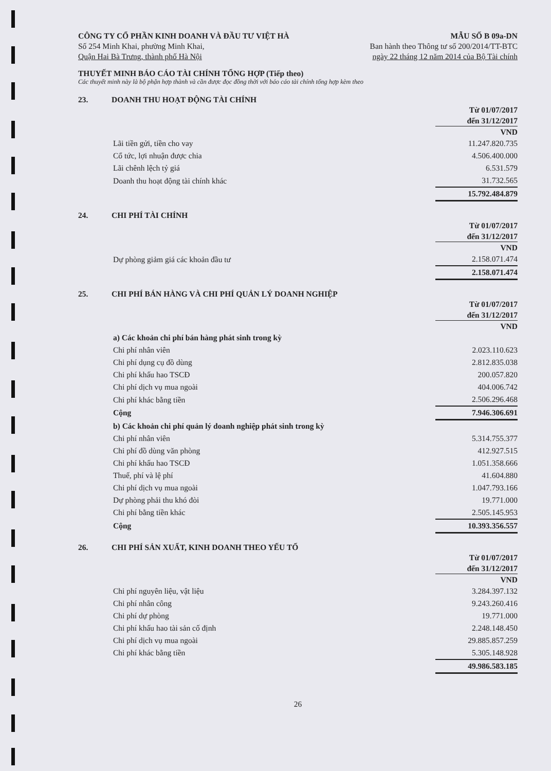CÔNG TY CỔ PHẦN KINH DOANH VÀ ĐẦU TƯ VIỆT HÀ
Số 254 Minh Khai, phường Minh Khai,
Quận Hai Bà Trưng, thành phố Hà Nội
MẪU SỐ B 09a-DN
Ban hành theo Thông tư số 200/2014/TT-BTC
ngày 22 tháng 12 năm 2014 của Bộ Tài chính
THUYẾT MINH BÁO CÁO TÀI CHÍNH TỔNG HỢP (Tiếp theo)
Các thuyết minh này là bộ phận hợp thành và cần được đọc đồng thời với báo cáo tài chính tổng hợp kèm theo
23. DOANH THU HOẠT ĐỘNG TÀI CHÍNH
| | Từ 01/07/2017 |
| | đến 31/12/2017 |
| | VND |
| Lãi tiền gửi, tiền cho vay | 11.247.820.735 |
| Cổ tức, lợi nhuận được chia | 4.506.400.000 |
| Lãi chênh lệch tỷ giá | 6.531.579 |
| Doanh thu hoạt động tài chính khác | 31.732.565 |
| | 15.792.484.879 |
24. CHI PHÍ TÀI CHÍNH
| | Từ 01/07/2017 |
| | đến 31/12/2017 |
| | VND |
| Dự phòng giảm giá các khoản đầu tư | 2.158.071.474 |
| | 2.158.071.474 |
25. CHI PHÍ BÁN HÀNG VÀ CHI PHÍ QUẢN LÝ DOANH NGHIỆP
| | Từ 01/07/2017 |
| | đến 31/12/2017 |
| | VND |
| a) Các khoản chi phí bán hàng phát sinh trong kỳ | |
| Chi phí nhân viên | 2.023.110.623 |
| Chi phí dụng cụ đồ dùng | 2.812.835.038 |
| Chi phí khấu hao TSCĐ | 200.057.820 |
| Chi phí dịch vụ mua ngoài | 404.006.742 |
| Chi phí khác bằng tiền | 2.506.296.468 |
| Cộng | 7.946.306.691 |
| b) Các khoản chi phí quản lý doanh nghiệp phát sinh trong kỳ | |
| Chi phí nhân viên | 5.314.755.377 |
| Chi phí đồ dùng văn phòng | 412.927.515 |
| Chi phí khấu hao TSCĐ | 1.051.358.666 |
| Thuế, phí và lệ phí | 41.604.880 |
| Chi phí dịch vụ mua ngoài | 1.047.793.166 |
| Dự phòng phải thu khó đòi | 19.771.000 |
| Chi phí bằng tiền khác | 2.505.145.953 |
| Cộng | 10.393.356.557 |
26. CHI PHÍ SẢN XUẤT, KINH DOANH THEO YẾU TỐ
| | Từ 01/07/2017 |
| | đến 31/12/2017 |
| | VND |
| Chi phí nguyên liệu, vật liệu | 3.284.397.132 |
| Chi phí nhân công | 9.243.260.416 |
| Chi phí dự phòng | 19.771.000 |
| Chi phí khấu hao tài sản cố định | 2.248.148.450 |
| Chi phí dịch vụ mua ngoài | 29.885.857.259 |
| Chi phí khác bằng tiền | 5.305.148.928 |
| | 49.986.583.185 |
26